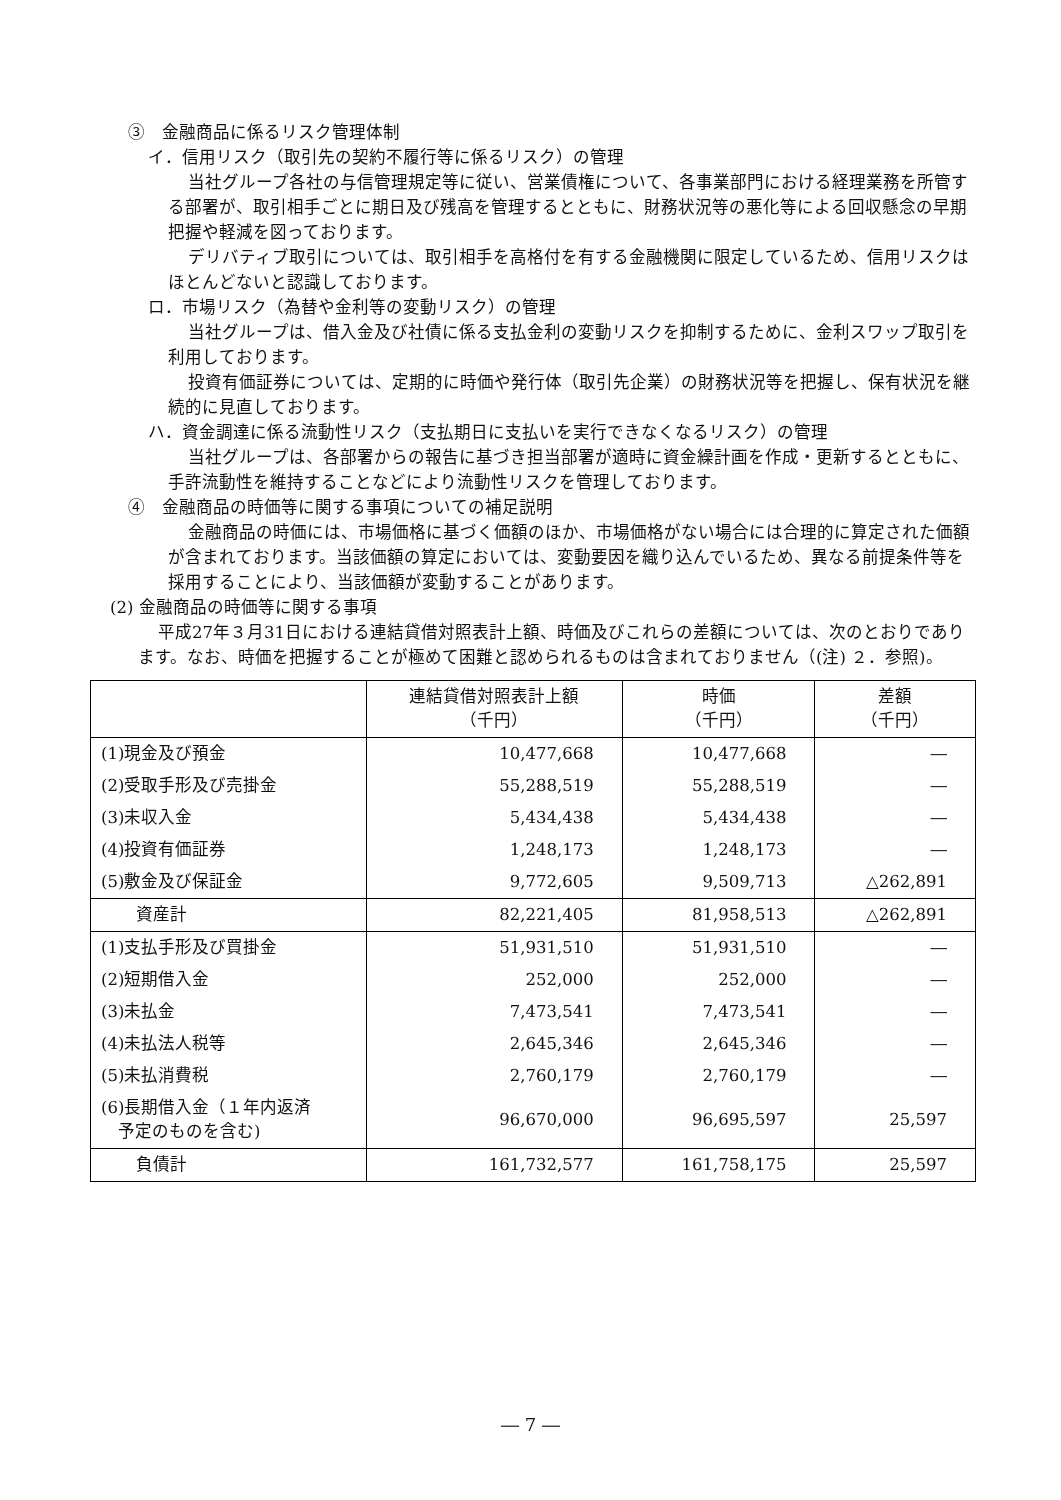③　金融商品に係るリスク管理体制
イ．信用リスク（取引先の契約不履行等に係るリスク）の管理
当社グループ各社の与信管理規定等に従い、営業債権について、各事業部門における経理業務を所管する部署が、取引相手ごとに期日及び残高を管理するとともに、財務状況等の悪化等による回収懸念の早期把握や軽減を図っております。
デリバティブ取引については、取引相手を高格付を有する金融機関に限定しているため、信用リスクはほとんどないと認識しております。
ロ．市場リスク（為替や金利等の変動リスク）の管理
当社グループは、借入金及び社債に係る支払金利の変動リスクを抑制するために、金利スワップ取引を利用しております。
投資有価証券については、定期的に時価や発行体（取引先企業）の財務状況等を把握し、保有状況を継続的に見直しております。
ハ．資金調達に係る流動性リスク（支払期日に支払いを実行できなくなるリスク）の管理
当社グループは、各部署からの報告に基づき担当部署が適時に資金繰計画を作成・更新するとともに、手許流動性を維持することなどにより流動性リスクを管理しております。
④　金融商品の時価等に関する事項についての補足説明
金融商品の時価には、市場価格に基づく価額のほか、市場価格がない場合には合理的に算定された価額が含まれております。当該価額の算定においては、変動要因を織り込んでいるため、異なる前提条件等を採用することにより、当該価額が変動することがあります。
(2) 金融商品の時価等に関する事項
平成27年３月31日における連結貸借対照表計上額、時価及びこれらの差額については、次のとおりであります。なお、時価を把握することが極めて困難と認められるものは含まれておりません（(注) ２．参照)。
| | 連結貸借対照表計上額 （千円） | 時価 （千円） | 差額 （千円） |
| --- | --- | --- | --- |
| (1)現金及び預金 | 10,477,668 | 10,477,668 | ― |
| (2)受取手形及び売掛金 | 55,288,519 | 55,288,519 | ― |
| (3)未収入金 | 5,434,438 | 5,434,438 | ― |
| (4)投資有価証券 | 1,248,173 | 1,248,173 | ― |
| (5)敷金及び保証金 | 9,772,605 | 9,509,713 | △262,891 |
| 資産計 | 82,221,405 | 81,958,513 | △262,891 |
| (1)支払手形及び買掛金 | 51,931,510 | 51,931,510 | ― |
| (2)短期借入金 | 252,000 | 252,000 | ― |
| (3)未払金 | 7,473,541 | 7,473,541 | ― |
| (4)未払法人税等 | 2,645,346 | 2,645,346 | ― |
| (5)未払消費税 | 2,760,179 | 2,760,179 | ― |
| (6)長期借入金（１年内返済 予定のものを含む) | 96,670,000 | 96,695,597 | 25,597 |
| 負債計 | 161,732,577 | 161,758,175 | 25,597 |
― 7 ―